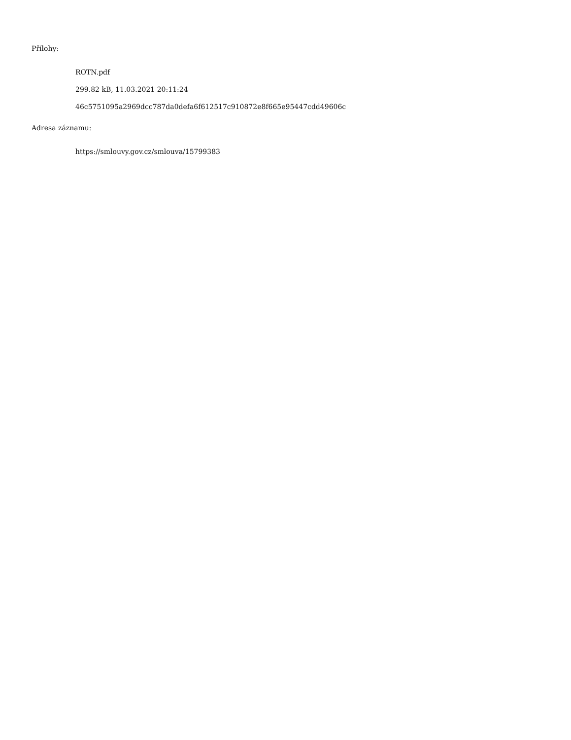Přílohy:
ROTN.pdf
299.82 kB, 11.03.2021 20:11:24
46c5751095a2969dcc787da0defa6f612517c910872e8f665e95447cdd49606c
Adresa záznamu:
https://smlouvy.gov.cz/smlouva/15799383